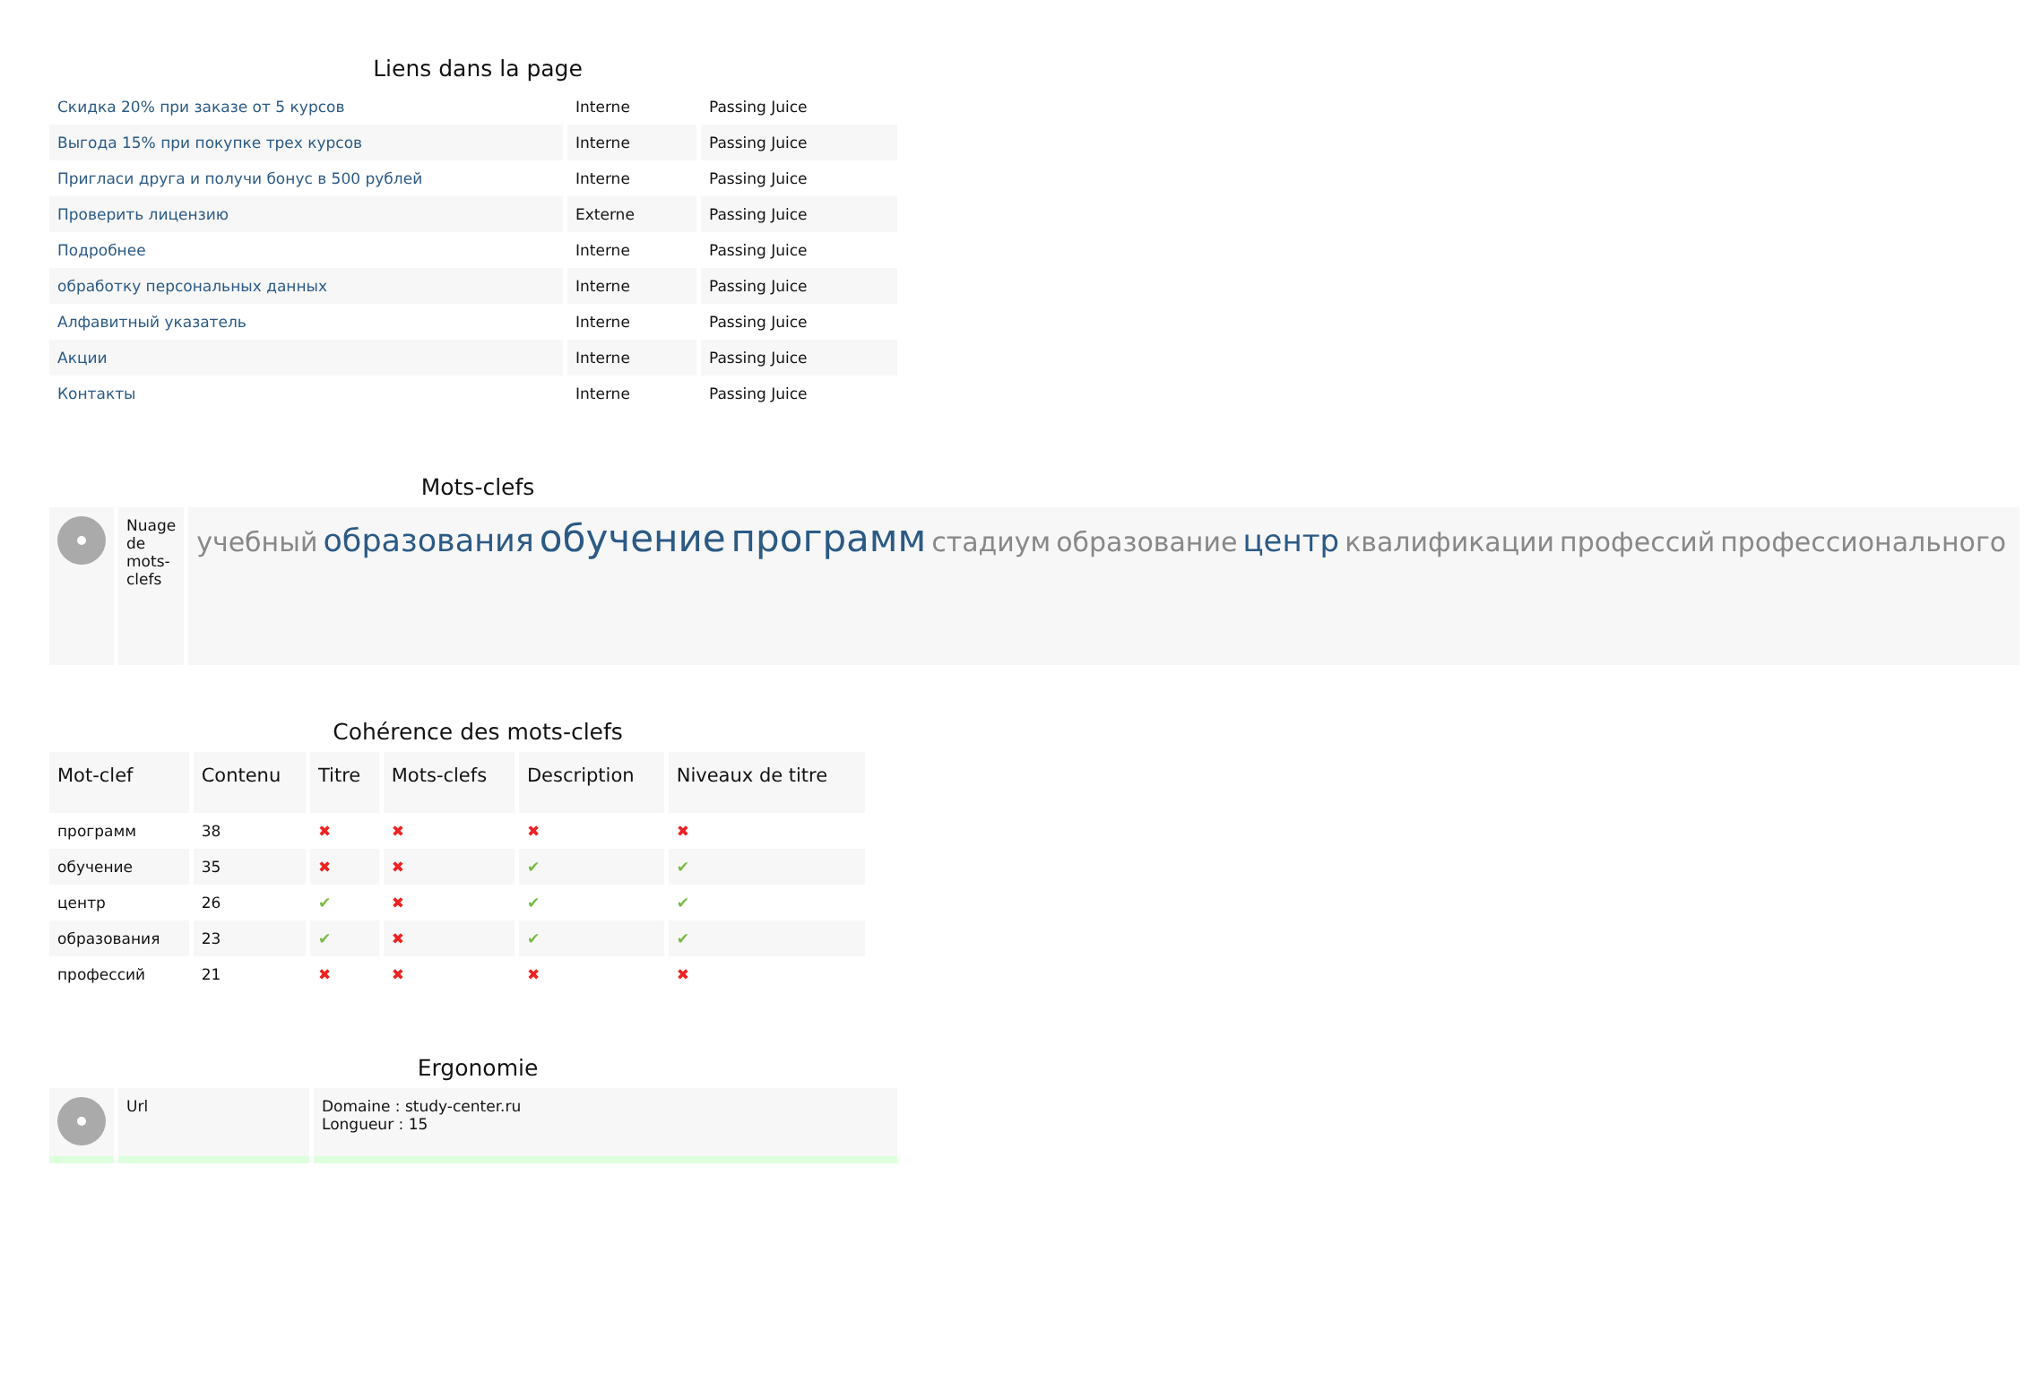Liens dans la page
| Скидка 20% при заказе от 5 курсов | Interne | Passing Juice |
| Выгода 15% при покупке трех курсов | Interne | Passing Juice |
| Пригласи друга и получи бонус в 500 рублей | Interne | Passing Juice |
| Проверить лицензию | Externe | Passing Juice |
| Подробнее | Interne | Passing Juice |
| обработку персональных данных | Interne | Passing Juice |
| Алфавитный указатель | Interne | Passing Juice |
| Акции | Interne | Passing Juice |
| Контакты | Interne | Passing Juice |
Mots-clefs
| | Nuage de mots-clefs | учебный образования обучение программ стадиум образование центр квалификации профессий профессионального |
Cohérence des mots-clefs
| Mot-clef | Contenu | Titre | Mots-clefs | Description | Niveaux de titre |
| --- | --- | --- | --- | --- | --- |
| программ | 38 | ✖ | ✖ | ✖ | ✖ |
| обучение | 35 | ✖ | ✖ | ✔ | ✔ |
| центр | 26 | ✔ | ✖ | ✔ | ✔ |
| образования | 23 | ✔ | ✖ | ✔ | ✔ |
| профессий | 21 | ✖ | ✖ | ✖ | ✖ |
Ergonomie
| | Url | Domaine : study-center.ru Longueur : 15 |